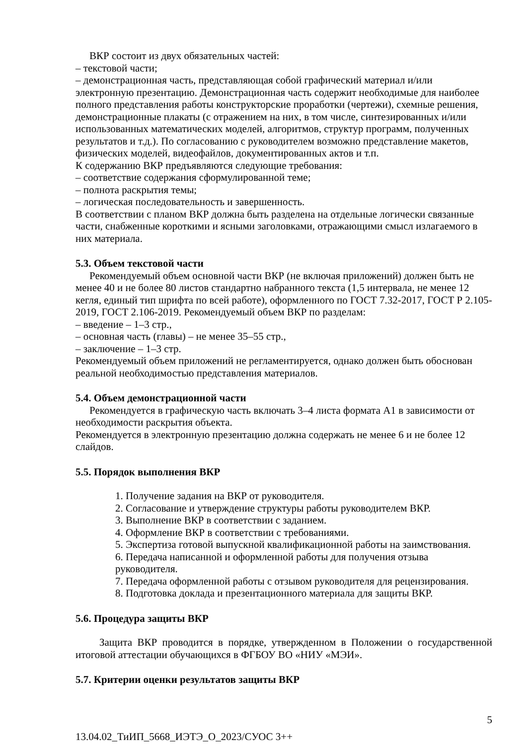ВКР состоит из двух обязательных частей:
– текстовой части;
– демонстрационная часть, представляющая собой графический материал и/или электронную презентацию. Демонстрационная часть содержит необходимые для наиболее полного представления работы конструкторские проработки (чертежи), схемные решения, демонстрационные плакаты (с отражением на них, в том числе, синтезированных и/или использованных математических моделей, алгоритмов, структур программ, полученных результатов и т.д.). По согласованию с руководителем возможно представление макетов, физических моделей, видеофайлов, документированных актов и т.п.
К содержанию ВКР предъявляются следующие требования:
– соответствие содержания сформулированной теме;
– полнота раскрытия темы;
– логическая последовательность и завершенность.
В соответствии с планом ВКР должна быть разделена на отдельные логически связанные части, снабженные короткими и ясными заголовками, отражающими смысл излагаемого в них материала.
5.3. Объем текстовой части
Рекомендуемый объем основной части ВКР (не включая приложений) должен быть не менее 40 и не более 80 листов стандартно набранного текста (1,5 интервала, не менее 12 кегля, единый тип шрифта по всей работе), оформленного по ГОСТ 7.32-2017, ГОСТ Р 2.105-2019, ГОСТ 2.106-2019. Рекомендуемый объем ВКР по разделам:
– введение – 1–3 стр.,
– основная часть (главы) – не менее 35–55 стр.,
– заключение – 1–3 стр.
Рекомендуемый объем приложений не регламентируется, однако должен быть обоснован реальной необходимостью представления материалов.
5.4. Объем демонстрационной части
Рекомендуется в графическую часть включать 3–4 листа формата А1 в зависимости от необходимости раскрытия объекта.
Рекомендуется в электронную презентацию должна содержать не менее 6 и не более 12 слайдов.
5.5. Порядок выполнения ВКР
1. Получение задания на ВКР от руководителя.
2. Согласование и утверждение структуры работы руководителем ВКР.
3. Выполнение ВКР в соответствии с заданием.
4. Оформление ВКР в соответствии с требованиями.
5. Экспертиза готовой выпускной квалификационной работы на заимствования.
6. Передача написанной и оформленной работы для получения отзыва руководителя.
7. Передача оформленной работы с отзывом руководителя для рецензирования.
8. Подготовка доклада и презентационного материала для защиты ВКР.
5.6. Процедура защиты ВКР
Защита ВКР проводится в порядке, утвержденном в Положении о государственной итоговой аттестации обучающихся в ФГБОУ ВО «НИУ «МЭИ».
5.7. Критерии оценки результатов защиты ВКР
5
13.04.02_ТиИП_5668_ИЭТЭ_О_2023/СУОС 3++